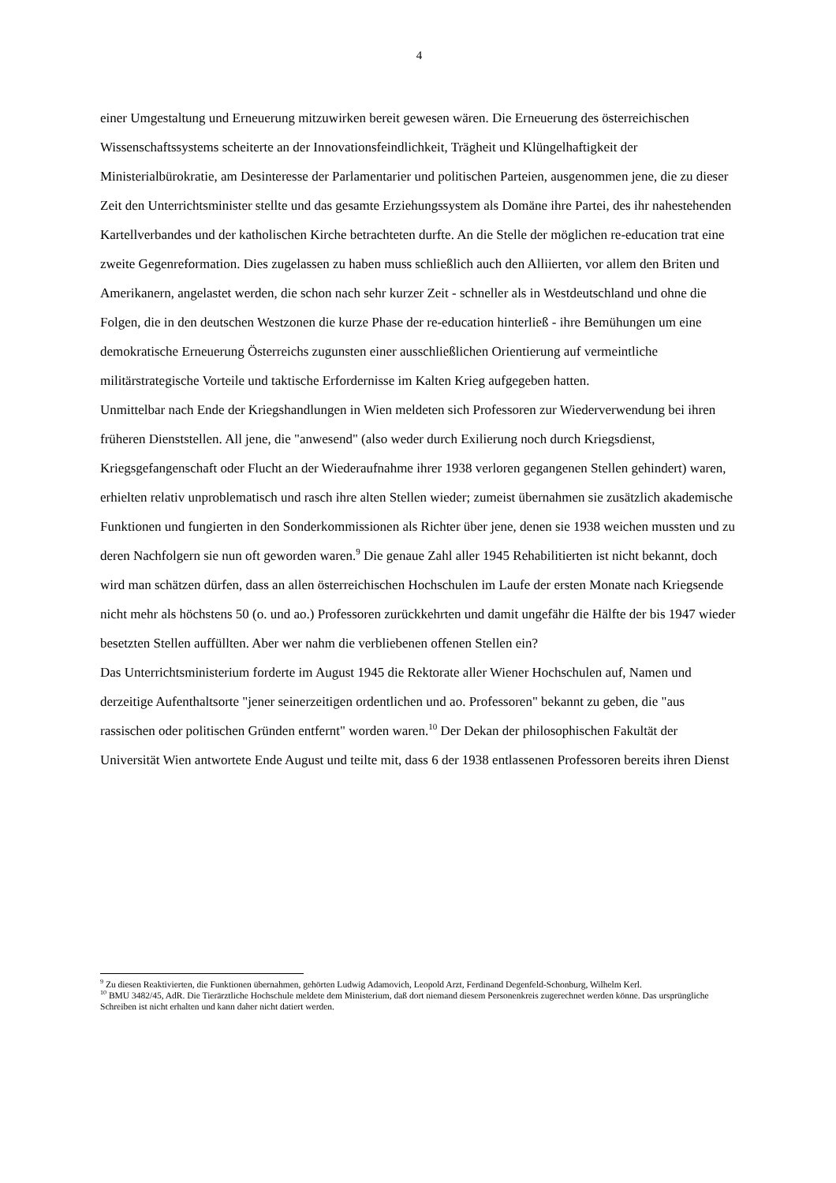4
einer Umgestaltung und Erneuerung mitzuwirken bereit gewesen wären. Die Erneuerung des österreichischen Wissenschaftssystems scheiterte an der Innovationsfeindlichkeit, Trägheit und Klüngelhaftigkeit der Ministerialbürokratie, am Desinteresse der Parlamentarier und politischen Parteien, ausgenommen jene, die zu dieser Zeit den Unterrichtsminister stellte und das gesamte Erziehungssystem als Domäne ihre Partei, des ihr nahestehenden Kartellverbandes und der katholischen Kirche betrachteten durfte. An die Stelle der möglichen re-education trat eine zweite Gegenreformation. Dies zugelassen zu haben muss schließlich auch den Alliierten, vor allem den Briten und Amerikanern, angelastet werden, die schon nach sehr kurzer Zeit - schneller als in Westdeutschland und ohne die Folgen, die in den deutschen Westzonen die kurze Phase der re-education hinterließ - ihre Bemühungen um eine demokratische Erneuerung Österreichs zugunsten einer ausschließlichen Orientierung auf vermeintliche militärstrategische Vorteile und taktische Erfordernisse im Kalten Krieg aufgegeben hatten.
Unmittelbar nach Ende der Kriegshandlungen in Wien meldeten sich Professoren zur Wiederverwendung bei ihren früheren Dienststellen. All jene, die "anwesend" (also weder durch Exilierung noch durch Kriegsdienst, Kriegsgefangenschaft oder Flucht an der Wiederaufnahme ihrer 1938 verloren gegangenen Stellen gehindert) waren, erhielten relativ unproblematisch und rasch ihre alten Stellen wieder; zumeist übernahmen sie zusätzlich akademische Funktionen und fungierten in den Sonderkommissionen als Richter über jene, denen sie 1938 weichen mussten und zu deren Nachfolgern sie nun oft geworden waren.<sup>9</sup> Die genaue Zahl aller 1945 Rehabilitierten ist nicht bekannt, doch wird man schätzen dürfen, dass an allen österreichischen Hochschulen im Laufe der ersten Monate nach Kriegsende nicht mehr als höchstens 50 (o. und ao.) Professoren zurückkehrten und damit ungefähr die Hälfte der bis 1947 wieder besetzten Stellen auffüllten. Aber wer nahm die verbliebenen offenen Stellen ein?
Das Unterrichtsministerium forderte im August 1945 die Rektorate aller Wiener Hochschulen auf, Namen und derzeitige Aufenthaltsorte "jener seinerzeitigen ordentlichen und ao. Professoren" bekannt zu geben, die "aus rassischen oder politischen Gründen entfernt" worden waren.<sup>10</sup> Der Dekan der philosophischen Fakultät der Universität Wien antwortete Ende August und teilte mit, dass 6 der 1938 entlassenen Professoren bereits ihren Dienst
<sup>9</sup> Zu diesen Reaktivierten, die Funktionen übernahmen, gehörten Ludwig Adamovich, Leopold Arzt, Ferdinand Degenfeld-Schonburg, Wilhelm Kerl.
<sup>10</sup> BMU 3482/45, AdR. Die Tierärztliche Hochschule meldete dem Ministerium, daß dort niemand diesem Personenkreis zugerechnet werden könne. Das ursprüngliche Schreiben ist nicht erhalten und kann daher nicht datiert werden.